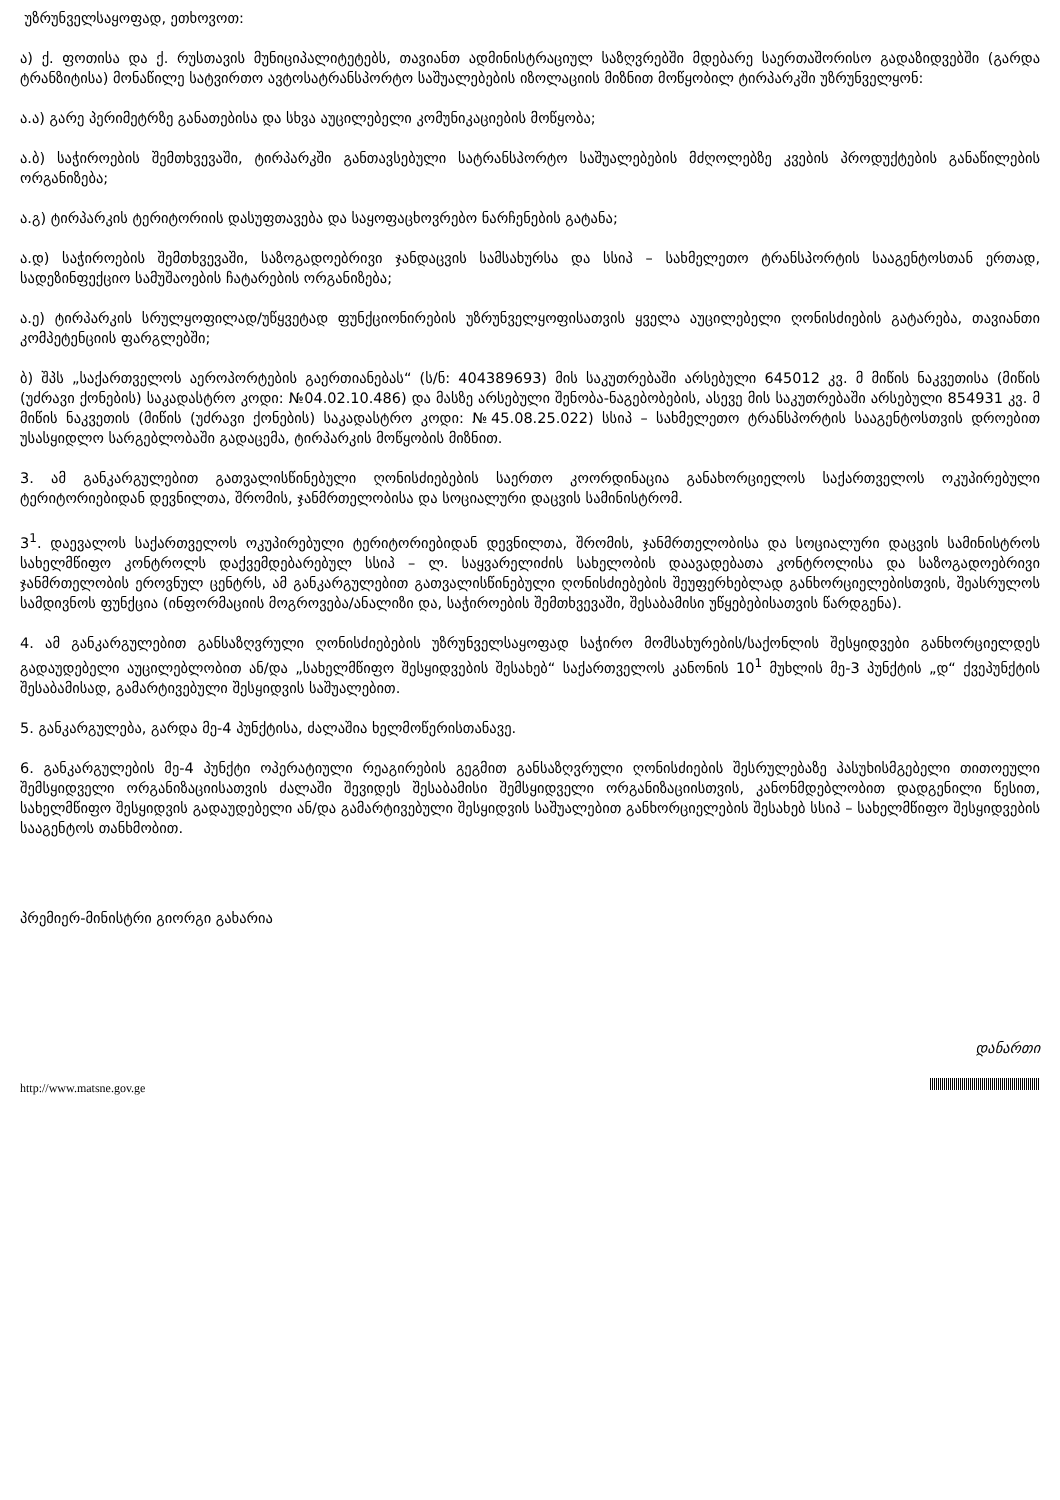უზრუნველსაყოფად, ეთხოვოთ:
ა) ქ. ფოთისა და ქ. რუსთავის მუნიციპალიტეტებს, თავიანთ ადმინისტრაციულ საზღვრებში მდებარე საერთაშორისო გადაზიდვებში (გარდა ტრანზიტისა) მონაწილე სატვირთო ავტოსატრანსპორტო საშუალებების იზოლაციის მიზნით მოწყობილ ტირპარკში უზრუნველყონ:
ა.ა) გარე პერიმეტრზე განათებისა და სხვა აუცილებელი კომუნიკაციების მოწყობა;
ა.ბ) საჭიროების შემთხვევაში, ტირპარკში განთავსებული სატრანსპორტო საშუალებების მძღოლებზე კვების პროდუქტების განაწილების ორგანიზება;
ა.გ) ტირპარკის ტერიტორიის დასუფთავება და საყოფაცხოვრებო ნარჩენების გატანა;
ა.დ) საჭიროების შემთხვევაში, საზოგადოებრივი ჯანდაცვის სამსახურსა და სსიპ – სახმელეთო ტრანსპორტის სააგენტოსთან ერთად, სადეზინფექციო სამუშაოების ჩატარების ორგანიზება;
ა.ე) ტირპარკის სრულყოფილად/უწყვეტად ფუნქციონირების უზრუნველყოფისათვის ყველა აუცილებელი ღონისძიების გატარება, თავიანთი კომპეტენციის ფარგლებში;
ბ) შპს „საქართველოს აეროპორტების გაერთიანებას“ (ს/ნ: 404389693) მის საკუთრებაში არსებული 645012 კვ. მ მიწის ნაკვეთისა (მიწის (უძრავი ქონების) საკადასტრო კოდი: №04.02.10.486) და მასზე არსებული შენობა-ნაგებობების, ასევე მის საკუთრებაში არსებული 854931 კვ. მ მიწის ნაკვეთის (მიწის (უძრავი ქონების) საკადასტრო კოდი: №45.08.25.022) სსიპ – სახმელეთო ტრანსპორტის სააგენტოსთვის დროებით უსასყიდლო სარგებლობაში გადაცემა, ტირპარკის მოწყობის მიზნით.
3. ამ განკარგულებით გათვალისწინებული ღონისძიებების საერთო კოორდინაცია განახორციელოს საქართველოს ოკუპირებული ტერიტორიებიდან დევნილთა, შრომის, ჯანმრთელობისა და სოციალური დაცვის სამინისტრომ.
3<sup>1</sup>. დაევალოს საქართველოს ოკუპირებული ტერიტორიებიდან დევნილთა, შრომის, ჯანმრთელობისა და სოციალური დაცვის სამინისტროს სახელმწიფო კონტროლს დაქვემდებარებულ სსიპ – ლ. საყვარელიძის სახელობის დაავადებათა კონტროლისა და საზოგადოებრივი ჯანმრთელობის ეროვნულ ცენტრს, ამ განკარგულებით გათვალისწინებული ღონისძიებების შეუფერხებლად განხორციელებისთვის, შეასრულოს სამდივნოს ფუნქცია (ინფორმაციის მოგროვება/ანალიზი და, საჭიროების შემთხვევაში, შესაბამისი უწყებებისათვის წარდგენა).
4. ამ განკარგულებით განსაზღვრული ღონისძიებების უზრუნველსაყოფად საჭირო მომსახურების/საქონლის შესყიდვები განხორციელდეს გადაუდებელი აუცილებლობით ან/და „სახელმწიფო შესყიდვების შესახებ“ საქართველოს კანონის 10<sup>1</sup> მუხლის მე-3 პუნქტის „დ“ ქვეპუნქტის შესაბამისად, გამარტივებული შესყიდვის საშუალებით.
5. განკარგულება, გარდა მე-4 პუნქტისა, ძალაშია ხელმოწერისთანავე.
6. განკარგულების მე-4 პუნქტი ოპერატიული რეაგირების გეგმით განსაზღვრული ღონისძიების შესრულებაზე პასუხისმგებელი თითოეული შემსყიდველი ორგანიზაციისათვის ძალაში შევიდეს შესაბამისი შემსყიდველი ორგანიზაციისთვის, კანონმდებლობით დადგენილი წესით, სახელმწიფო შესყიდვის გადაუდებელი ან/და გამარტივებული შესყიდვის საშუალებით განხორციელების შესახებ სსიპ – სახელმწიფო შესყიდვების სააგენტოს თანხმობით.
პრემიერ-მინისტრი გიორგი გახარია
დანართი
http://www.matsne.gov.ge